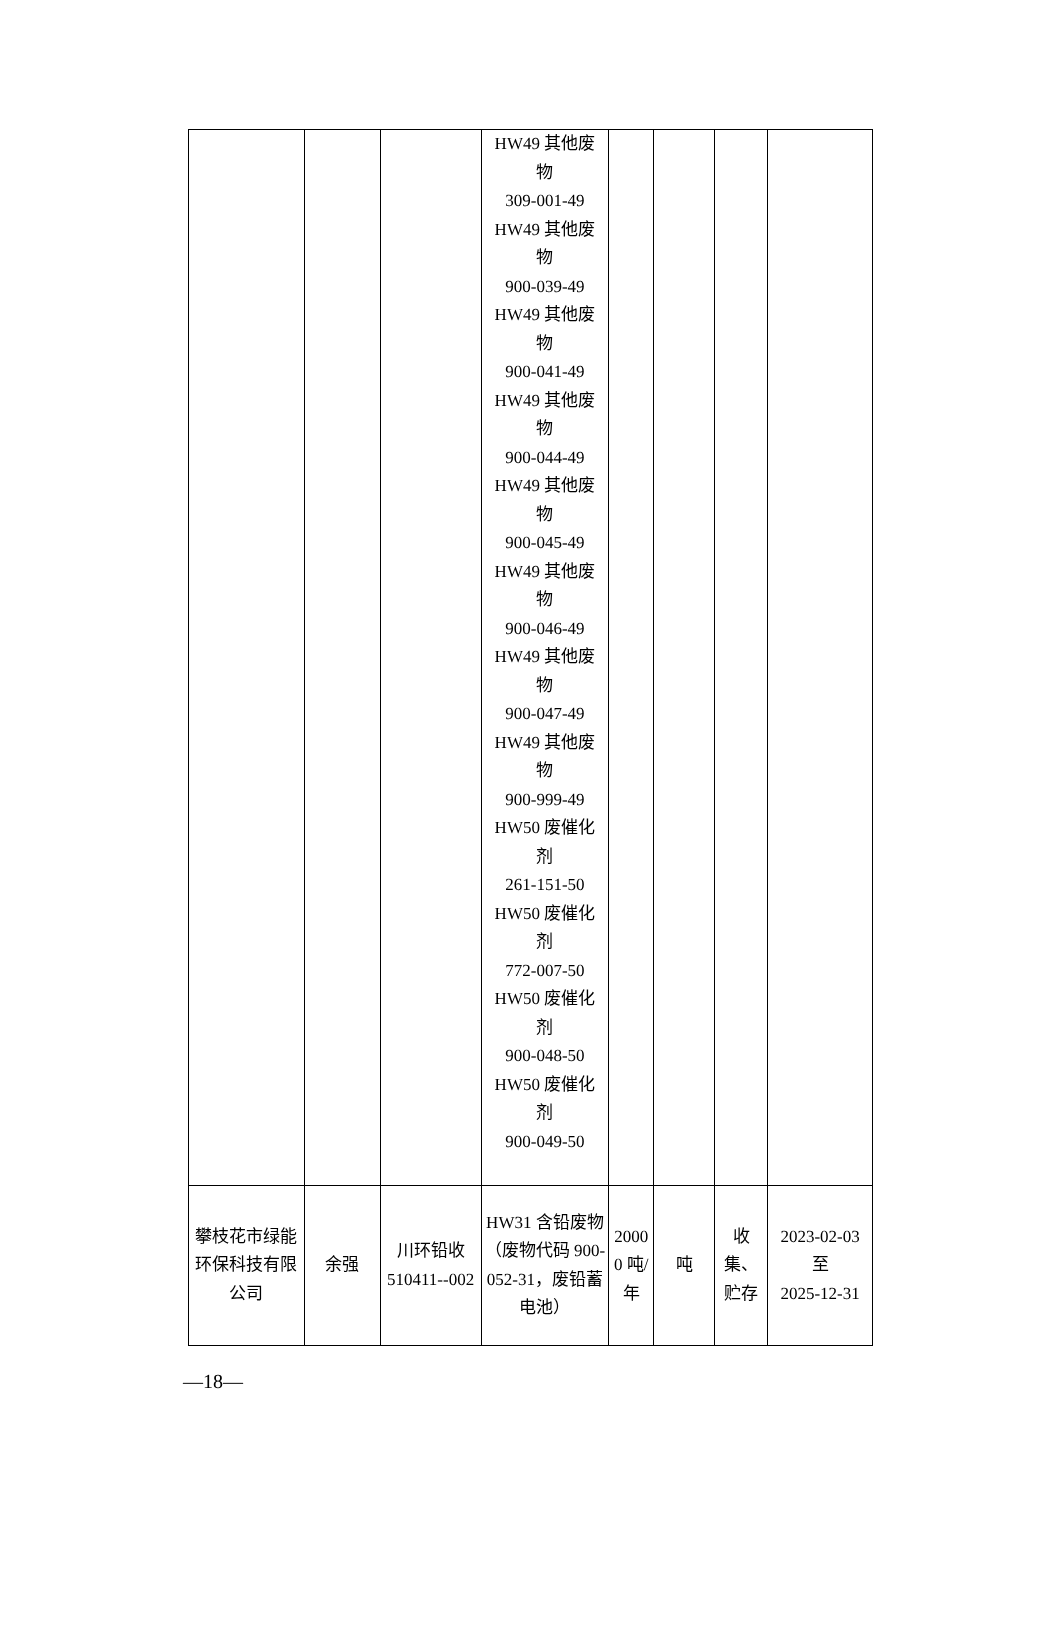| | | | HW49 其他废 物 309-001-49 HW49 其他废 物 900-039-49 HW49 其他废 物 900-041-49 HW49 其他废 物 900-044-49 HW49 其他废 物 900-045-49 HW49 其他废 物 900-046-49 HW49 其他废 物 900-047-49 HW49 其他废 物 900-999-49 HW50 废催化 剂 261-151-50 HW50 废催化 剂 772-007-50 HW50 废催化 剂 900-048-50 HW50 废催化 剂 900-049-50 | | | | |
| 攀枝花市绿能环保科技有限公司 | 余强 | 川环铅收 510411--002 | HW31 含铅废物（废物代码 900-052-31，废铅蓄电池） | 2000 0 吨/ 年 | 吨 | 收集、 贮存 | 2023-02-03 至 2025-12-31 |
—18—